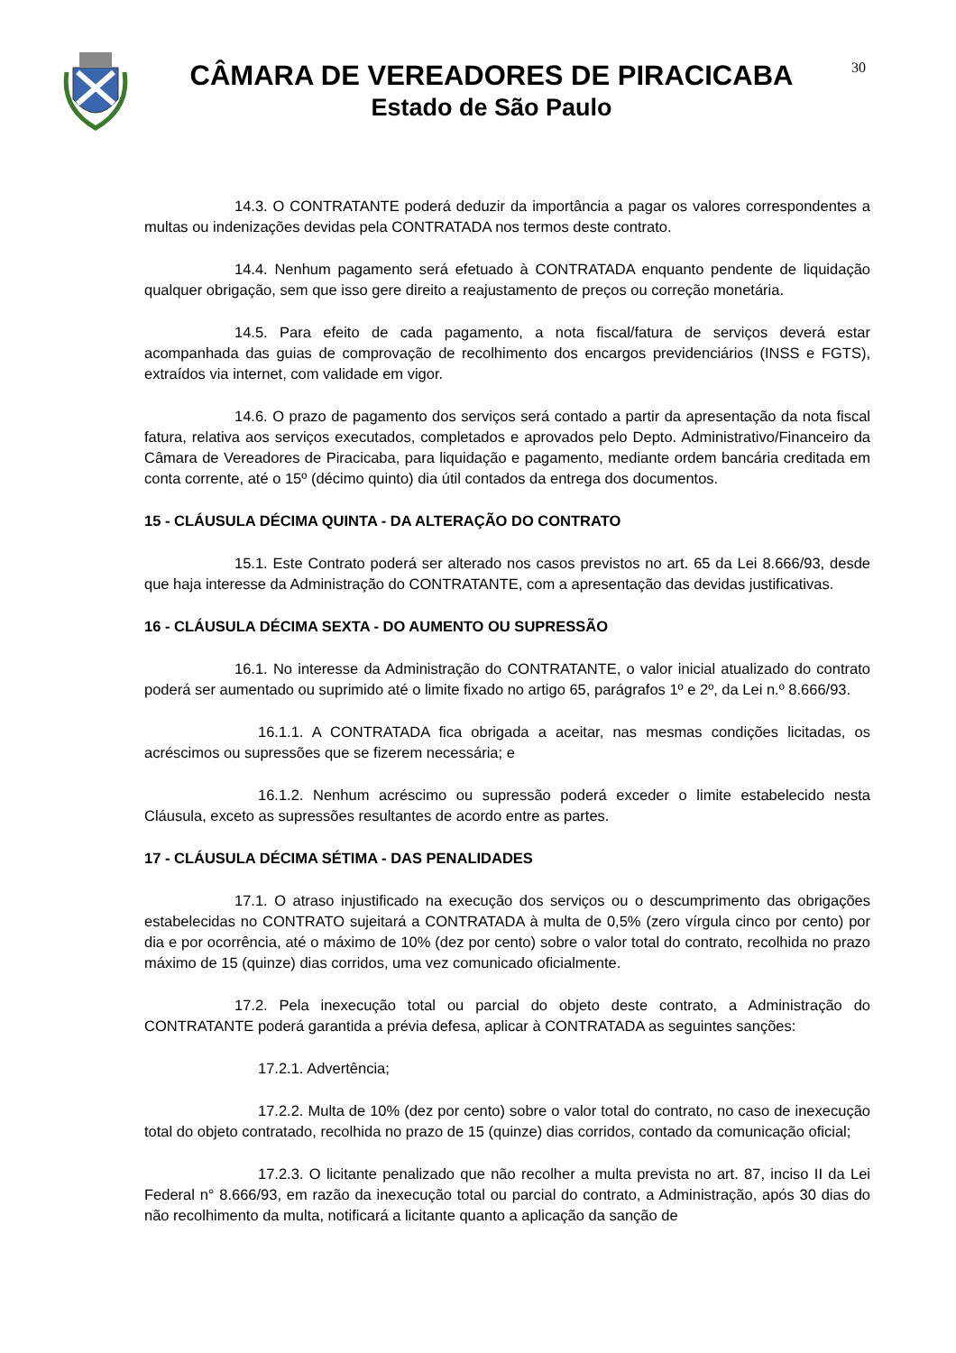CÂMARA DE VEREADORES DE PIRACICABA
Estado de São Paulo
30
14.3. O CONTRATANTE poderá deduzir da importância a pagar os valores correspondentes a multas ou indenizações devidas pela CONTRATADA nos termos deste contrato.
14.4. Nenhum pagamento será efetuado à CONTRATADA enquanto pendente de liquidação qualquer obrigação, sem que isso gere direito a reajustamento de preços ou correção monetária.
14.5. Para efeito de cada pagamento, a nota fiscal/fatura de serviços deverá estar acompanhada das guias de comprovação de recolhimento dos encargos previdenciários (INSS e FGTS), extraídos via internet, com validade em vigor.
14.6. O prazo de pagamento dos serviços será contado a partir da apresentação da nota fiscal fatura, relativa aos serviços executados, completados e aprovados pelo Depto. Administrativo/Financeiro da Câmara de Vereadores de Piracicaba, para liquidação e pagamento, mediante ordem bancária creditada em conta corrente, até o 15º (décimo quinto) dia útil contados da entrega dos documentos.
15 - CLÁUSULA DÉCIMA QUINTA - DA ALTERAÇÃO DO CONTRATO
15.1. Este Contrato poderá ser alterado nos casos previstos no art. 65 da Lei 8.666/93, desde que haja interesse da Administração do CONTRATANTE, com a apresentação das devidas justificativas.
16 - CLÁUSULA DÉCIMA SEXTA - DO AUMENTO OU SUPRESSÃO
16.1. No interesse da Administração do CONTRATANTE, o valor inicial atualizado do contrato poderá ser aumentado ou suprimido até o limite fixado no artigo 65, parágrafos 1º e 2º, da Lei n.º 8.666/93.
16.1.1. A CONTRATADA fica obrigada a aceitar, nas mesmas condições licitadas, os acréscimos ou supressões que se fizerem necessária; e
16.1.2. Nenhum acréscimo ou supressão poderá exceder o limite estabelecido nesta Cláusula, exceto as supressões resultantes de acordo entre as partes.
17 - CLÁUSULA DÉCIMA SÉTIMA - DAS PENALIDADES
17.1. O atraso injustificado na execução dos serviços ou o descumprimento das obrigações estabelecidas no CONTRATO sujeitará a CONTRATADA à multa de 0,5% (zero vírgula cinco por cento) por dia e por ocorrência, até o máximo de 10% (dez por cento) sobre o valor total do contrato, recolhida no prazo máximo de 15 (quinze) dias corridos, uma vez comunicado oficialmente.
17.2. Pela inexecução total ou parcial do objeto deste contrato, a Administração do CONTRATANTE poderá garantida a prévia defesa, aplicar à CONTRATADA as seguintes sanções:
17.2.1. Advertência;
17.2.2. Multa de 10% (dez por cento) sobre o valor total do contrato, no caso de inexecução total do objeto contratado, recolhida no prazo de 15 (quinze) dias corridos, contado da comunicação oficial;
17.2.3. O licitante penalizado que não recolher a multa prevista no art. 87, inciso II da Lei Federal n° 8.666/93, em razão da inexecução total ou parcial do contrato, a Administração, após 30 dias do não recolhimento da multa, notificará a licitante quanto a aplicação da sanção de